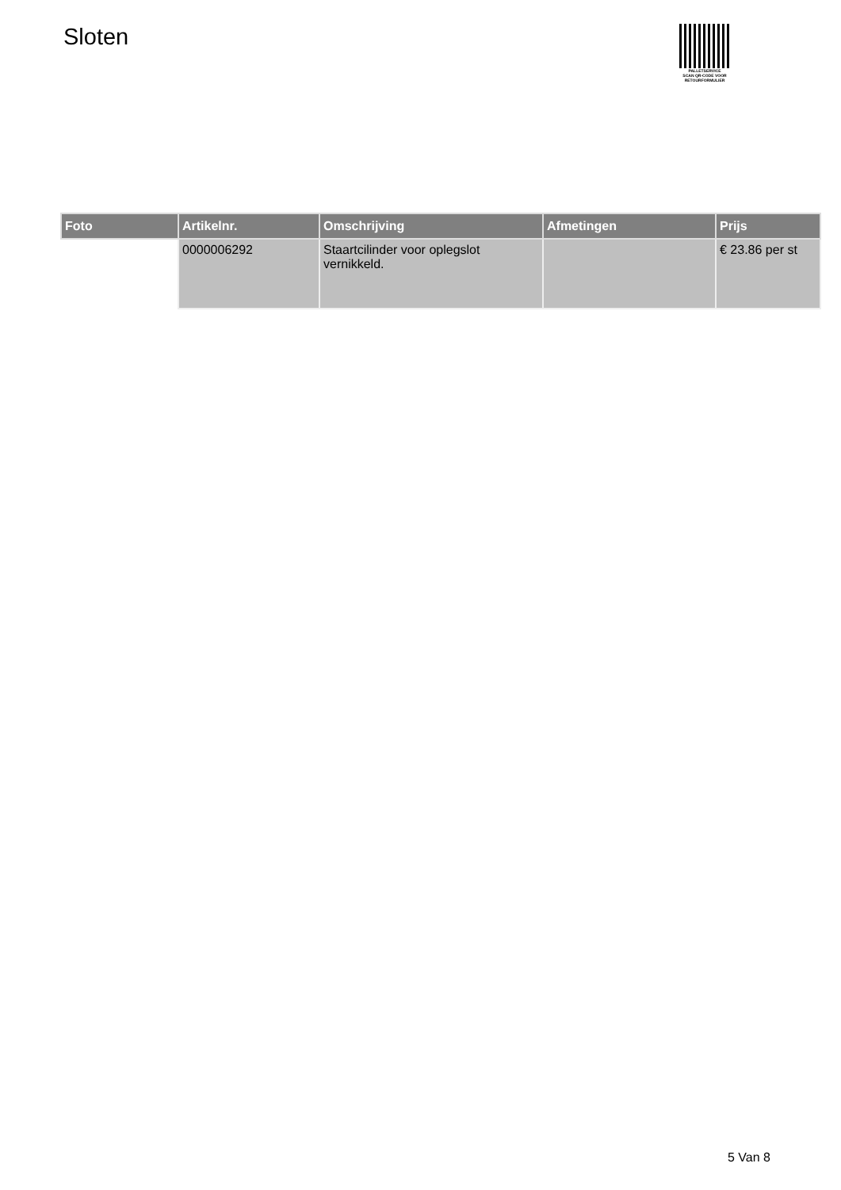Sloten
PALLETSERVICE
SCAN QR-CODE VOOR
RETOURFORMULIER
| Foto | Artikelnr. | Omschrijving | Afmetingen | Prijs |
| --- | --- | --- | --- | --- |
| | 0000006292 | Staartcilinder voor oplegslot vernikkeld. | | € 23.86 per st |
5 Van 8